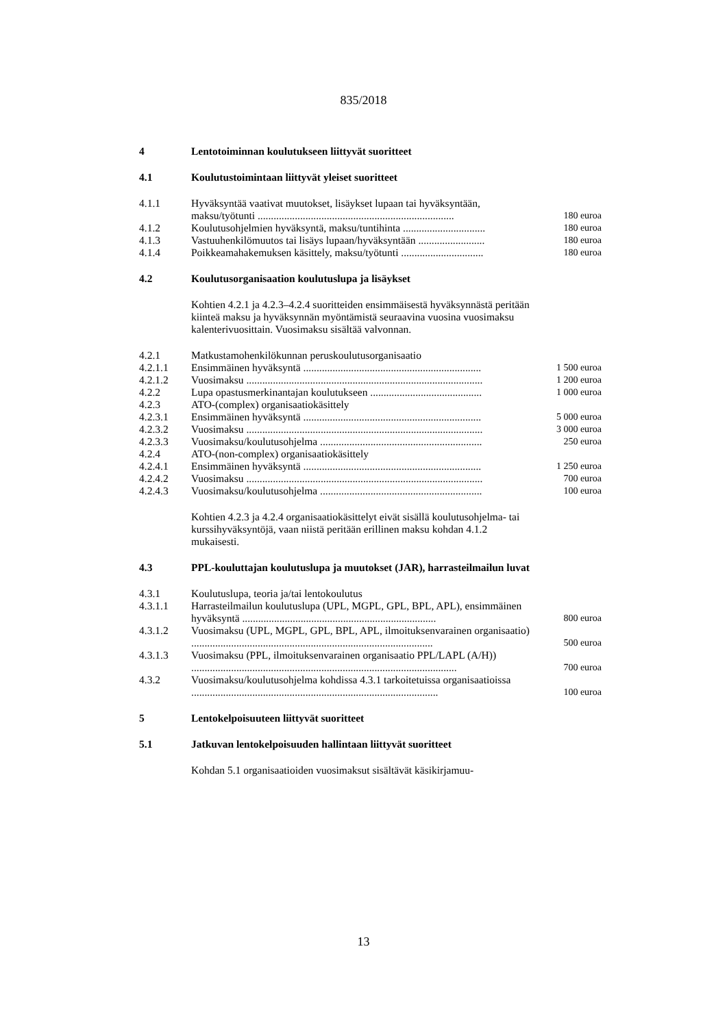835/2018
| 4 | Lentotoiminnan koulutukseen liittyvät suoritteet | |
| 4.1 | Koulutustoimintaan liittyvät yleiset suoritteet | |
| 4.1.1 | Hyväksyntää vaativat muutokset, lisäykset lupaan tai hyväksyntään, maksu/työtunti .......................................................................... | 180 euroa |
| 4.1.2 | Koulutusohjelmien hyväksyntä, maksu/tuntihinta ............................... | 180 euroa |
| 4.1.3 | Vastuuhenkilömuutos tai lisäys lupaan/hyväksyntään ......................... | 180 euroa |
| 4.1.4 | Poikkeamahakemuksen käsittely, maksu/työtunti ............................... | 180 euroa |
| 4.2 | Koulutusorganisaation koulutuslupa ja lisäykset | |
| | Kohtien 4.2.1 ja 4.2.3–4.2.4 suoritteiden ensimmäisestä hyväksynnästä peritään kiinteä maksu ja hyväksynnän myöntämistä seuraavina vuosina vuosimaksu kalenterivuosittain. Vuosimaksu sisältää valvonnan. | |
| 4.2.1 | Matkustamohenkilökunnan peruskoulutusorganisaatio | |
| 4.2.1.1 | Ensimmäinen hyväksyntä ................................................................... | 1 500 euroa |
| 4.2.1.2 | Vuosimaksu ......................................................................................... | 1 200 euroa |
| 4.2.2 | Lupa opastusmerkinantajan koulutukseen .......................................... | 1 000 euroa |
| 4.2.3 | ATO-(complex) organisaatiokäsittely | |
| 4.2.3.1 | Ensimmäinen hyväksyntä ................................................................... | 5 000 euroa |
| 4.2.3.2 | Vuosimaksu ......................................................................................... | 3 000 euroa |
| 4.2.3.3 | Vuosimaksu/koulutusohjelma ............................................................. | 250 euroa |
| 4.2.4 | ATO-(non-complex) organisaatiokäsittely | |
| 4.2.4.1 | Ensimmäinen hyväksyntä ................................................................... | 1 250 euroa |
| 4.2.4.2 | Vuosimaksu ......................................................................................... | 700 euroa |
| 4.2.4.3 | Vuosimaksu/koulutusohjelma ............................................................. | 100 euroa |
| | Kohtien 4.2.3 ja 4.2.4 organisaatiokäsittelyt eivät sisällä koulutusohjelma- tai kurssihyväksyntöjä, vaan niistä peritään erillinen maksu kohdan 4.1.2 mukaisesti. | |
| 4.3 | PPL-kouluttajan koulutuslupa ja muutokset (JAR), harrasteilmailun luvat | |
| 4.3.1 | Koulutuslupa, teoria ja/tai lentokoulutus | |
| 4.3.1.1 | Harrasteilmailun koulutuslupa (UPL, MGPL, GPL, BPL, APL), ensimmäinen hyväksyntä ......................................................................... | 800 euroa |
| 4.3.1.2 | Vuosimaksu (UPL, MGPL, GPL, BPL, APL, ilmoituksenvarainen organisaatio) ........................................................................................... | 500 euroa |
| 4.3.1.3 | Vuosimaksu (PPL, ilmoituksenvarainen organisaatio PPL/LAPL (A/H)) .................................................................................................... | 700 euroa |
| 4.3.2 | Vuosimaksu/koulutusohjelma kohdissa 4.3.1 tarkoitetuissa organisaatioissa ............................................................................................. | 100 euroa |
| 5 | Lentokelpoisuuteen liittyvät suoritteet | |
| 5.1 | Jatkuvan lentokelpoisuuden hallintaan liittyvät suoritteet | |
| | Kohdan 5.1 organisaatioiden vuosimaksut sisältävät käsikirjamuu- | |
13